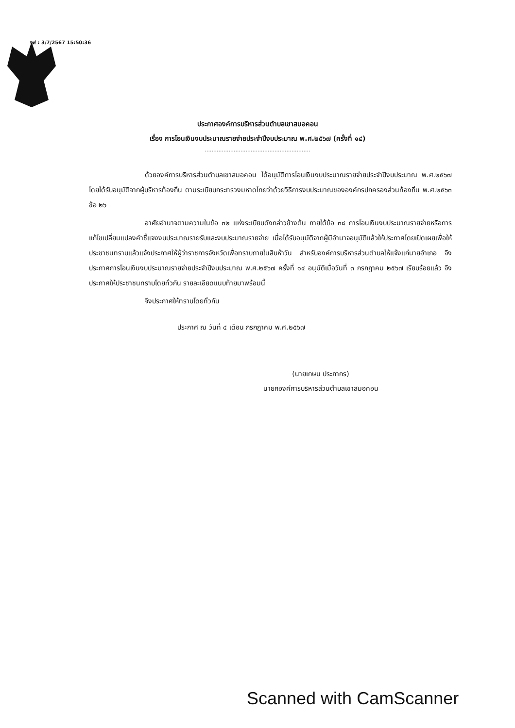งฟ : 3/7/2567 15:50:36
ประกาศองค์การบริหารส่วนตำบลเขาสมอคอน
เรื่อง การโอนเงินงบประมาณรายจ่ายประจำปีงบประมาณ พ.ศ.๒๕๖๗ (ครั้งที่ ๑๔)
..............................................................
ด้วยองค์การบริหารส่วนตำบลเขาสมอคอน ได้อนุมัติการโอนเงินงบประมาณรายจ่ายประจำปีงบประมาณ พ.ศ.๒๕๖๗ โดยได้รับอนุมัติจากผู้บริหารท้องถิ่น ตามระเบียบกระทรวงมหาดไทยว่าด้วยวิธีการงบประมาณขององค์กรปกครองส่วนท้องถิ่น พ.ศ.๒๕๖๓ ข้อ ๒๖
อาศัยอำนาจตามความในข้อ ๓๒ แห่งระเบียบดังกล่าวข้างต้น ภายใต้ข้อ ๓๘ การโอนเงินงบประมาณรายจ่ายหรือการแก้ไขเปลี่ยนแปลงคำชี้แจงงบประมาณรายรับและงบประมาณรายจ่าย เมื่อได้รับอนุมัติจากผู้มีอำนาจอนุมัติแล้วให้ประกาศโดยเปิดเผยเพื่อให้ประชาชนทราบแล้วแจ้งประกาศให้ผู้ว่าราชการจังหวัดเพื่อทราบภายในสิบห้าวัน สำหรับองค์การบริหารส่วนตำบลให้แจ้งแก่นายอำเภอ จึงประกาศการโอนเงินงบประมาณรายจ่ายประจำปีงบประมาณ พ.ศ.๒๕๖๗ ครั้งที่ ๑๔ อนุมัติเมื่อวันที่ ๓ กรกฎาคม ๒๕๖๗ เรียบร้อยแล้ว จึงประกาศให้ประชาชนทราบโดยทั่วกัน รายละเอียดแนบท้ายมาพร้อมนี้
จึงประกาศให้ทราบโดยทั่วกัน
ประกาศ ณ วันที่ ๔ เดือน กรกฎาคม พ.ศ.๒๕๖๗
(นายเกษม ประภากร)
นายกองค์การบริหารส่วนตำบลเขาสมอคอน
Scanned with CamScanner